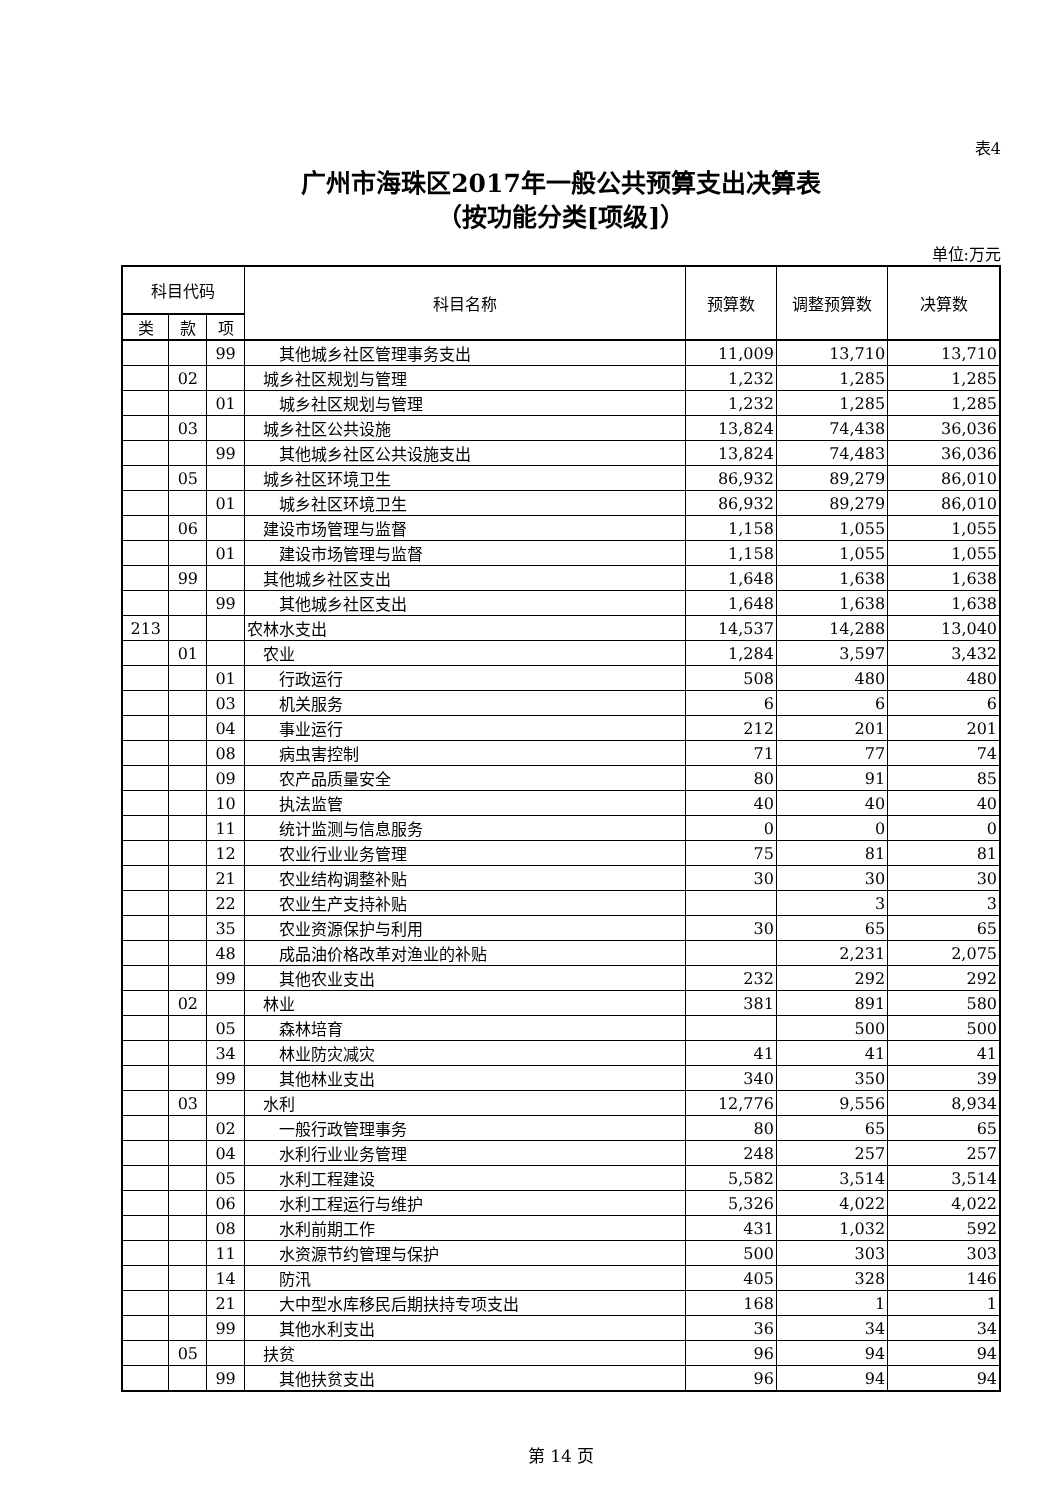表4
广州市海珠区2017年一般公共预算支出决算表
（按功能分类[项级]）
单位:万元
| 科目代码 | | | 科目名称 | 预算数 | 调整预算数 | 决算数 |
| --- | --- | --- | --- | --- | --- | --- |
| 类 | 款 | 项 | | | | |
| | | 99 | 其他城乡社区管理事务支出 | 11,009 | 13,710 | 13,710 |
| | 02 | | 城乡社区规划与管理 | 1,232 | 1,285 | 1,285 |
| | | 01 | 城乡社区规划与管理 | 1,232 | 1,285 | 1,285 |
| | 03 | | 城乡社区公共设施 | 13,824 | 74,438 | 36,036 |
| | | 99 | 其他城乡社区公共设施支出 | 13,824 | 74,483 | 36,036 |
| | 05 | | 城乡社区环境卫生 | 86,932 | 89,279 | 86,010 |
| | | 01 | 城乡社区环境卫生 | 86,932 | 89,279 | 86,010 |
| | 06 | | 建设市场管理与监督 | 1,158 | 1,055 | 1,055 |
| | | 01 | 建设市场管理与监督 | 1,158 | 1,055 | 1,055 |
| | 99 | | 其他城乡社区支出 | 1,648 | 1,638 | 1,638 |
| | | 99 | 其他城乡社区支出 | 1,648 | 1,638 | 1,638 |
| 213 | | | 农林水支出 | 14,537 | 14,288 | 13,040 |
| | 01 | | 农业 | 1,284 | 3,597 | 3,432 |
| | | 01 | 行政运行 | 508 | 480 | 480 |
| | | 03 | 机关服务 | 6 | 6 | 6 |
| | | 04 | 事业运行 | 212 | 201 | 201 |
| | | 08 | 病虫害控制 | 71 | 77 | 74 |
| | | 09 | 农产品质量安全 | 80 | 91 | 85 |
| | | 10 | 执法监管 | 40 | 40 | 40 |
| | | 11 | 统计监测与信息服务 | 0 | 0 | 0 |
| | | 12 | 农业行业业务管理 | 75 | 81 | 81 |
| | | 21 | 农业结构调整补贴 | 30 | 30 | 30 |
| | | 22 | 农业生产支持补贴 | | 3 | 3 |
| | | 35 | 农业资源保护与利用 | 30 | 65 | 65 |
| | | 48 | 成品油价格改革对渔业的补贴 | | 2,231 | 2,075 |
| | | 99 | 其他农业支出 | 232 | 292 | 292 |
| | 02 | | 林业 | 381 | 891 | 580 |
| | | 05 | 森林培育 | | 500 | 500 |
| | | 34 | 林业防灾减灾 | 41 | 41 | 41 |
| | | 99 | 其他林业支出 | 340 | 350 | 39 |
| | 03 | | 水利 | 12,776 | 9,556 | 8,934 |
| | | 02 | 一般行政管理事务 | 80 | 65 | 65 |
| | | 04 | 水利行业业务管理 | 248 | 257 | 257 |
| | | 05 | 水利工程建设 | 5,582 | 3,514 | 3,514 |
| | | 06 | 水利工程运行与维护 | 5,326 | 4,022 | 4,022 |
| | | 08 | 水利前期工作 | 431 | 1,032 | 592 |
| | | 11 | 水资源节约管理与保护 | 500 | 303 | 303 |
| | | 14 | 防汛 | 405 | 328 | 146 |
| | | 21 | 大中型水库移民后期扶持专项支出 | 168 | 1 | 1 |
| | | 99 | 其他水利支出 | 36 | 34 | 34 |
| | 05 | | 扶贫 | 96 | 94 | 94 |
| | | 99 | 其他扶贫支出 | 96 | 94 | 94 |
第 14 页